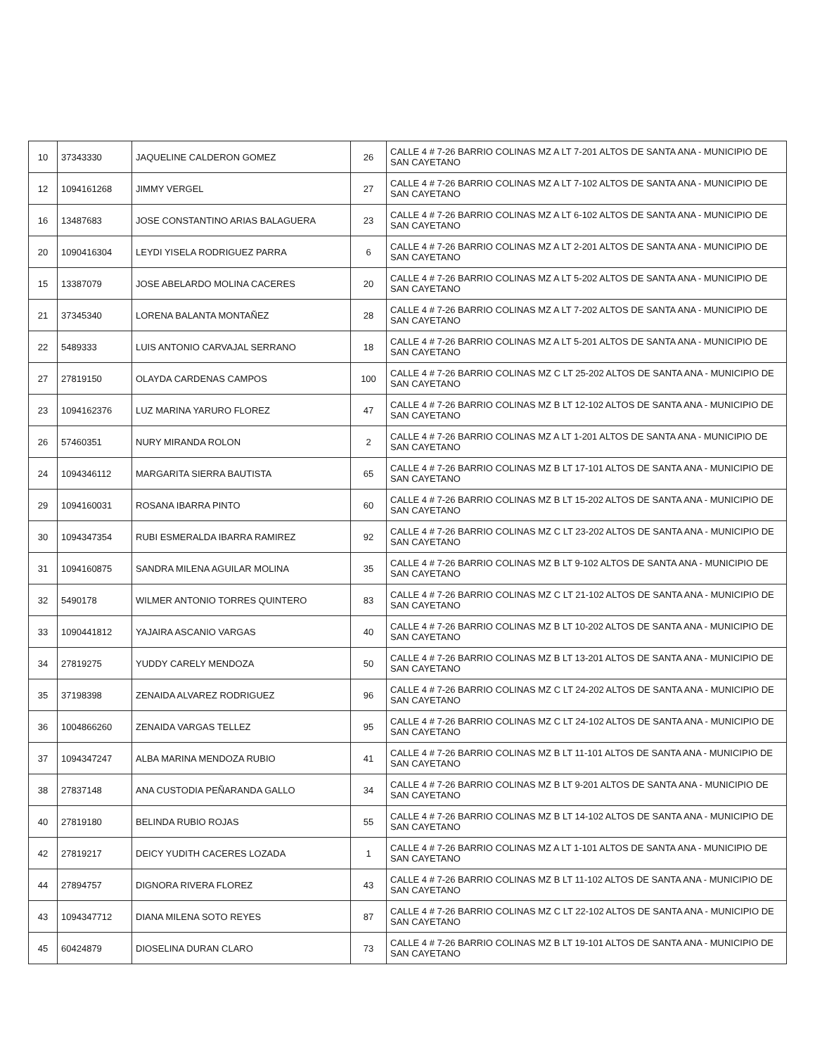| 10 | 37343330 | JAQUELINE CALDERON GOMEZ | 26 | CALLE 4 # 7-26 BARRIO COLINAS MZ A LT 7-201 ALTOS DE SANTA ANA - MUNICIPIO DE SAN CAYETANO |
| 12 | 1094161268 | JIMMY VERGEL | 27 | CALLE 4 # 7-26 BARRIO COLINAS MZ A LT 7-102 ALTOS DE SANTA ANA - MUNICIPIO DE SAN CAYETANO |
| 16 | 13487683 | JOSE CONSTANTINO ARIAS BALAGUERA | 23 | CALLE 4 # 7-26 BARRIO COLINAS MZ A LT 6-102 ALTOS DE SANTA ANA - MUNICIPIO DE SAN CAYETANO |
| 20 | 1090416304 | LEYDI YISELA RODRIGUEZ PARRA | 6 | CALLE 4 # 7-26 BARRIO COLINAS MZ A LT 2-201 ALTOS DE SANTA ANA - MUNICIPIO DE SAN CAYETANO |
| 15 | 13387079 | JOSE ABELARDO MOLINA CACERES | 20 | CALLE 4 # 7-26 BARRIO COLINAS MZ A LT 5-202 ALTOS DE SANTA ANA - MUNICIPIO DE SAN CAYETANO |
| 21 | 37345340 | LORENA BALANTA MONTAÑEZ | 28 | CALLE 4 # 7-26 BARRIO COLINAS MZ A LT 7-202 ALTOS DE SANTA ANA - MUNICIPIO DE SAN CAYETANO |
| 22 | 5489333 | LUIS ANTONIO CARVAJAL SERRANO | 18 | CALLE 4 # 7-26 BARRIO COLINAS MZ A LT 5-201 ALTOS DE SANTA ANA - MUNICIPIO DE SAN CAYETANO |
| 27 | 27819150 | OLAYDA CARDENAS CAMPOS | 100 | CALLE 4 # 7-26 BARRIO COLINAS MZ C LT 25-202 ALTOS DE SANTA ANA - MUNICIPIO DE SAN CAYETANO |
| 23 | 1094162376 | LUZ MARINA YARURO FLOREZ | 47 | CALLE 4 # 7-26 BARRIO COLINAS MZ B LT 12-102 ALTOS DE SANTA ANA - MUNICIPIO DE SAN CAYETANO |
| 26 | 57460351 | NURY MIRANDA ROLON | 2 | CALLE 4 # 7-26 BARRIO COLINAS MZ A LT 1-201 ALTOS DE SANTA ANA - MUNICIPIO DE SAN CAYETANO |
| 24 | 1094346112 | MARGARITA SIERRA BAUTISTA | 65 | CALLE 4 # 7-26 BARRIO COLINAS MZ B LT 17-101 ALTOS DE SANTA ANA - MUNICIPIO DE SAN CAYETANO |
| 29 | 1094160031 | ROSANA IBARRA PINTO | 60 | CALLE 4 # 7-26 BARRIO COLINAS MZ B LT 15-202 ALTOS DE SANTA ANA - MUNICIPIO DE SAN CAYETANO |
| 30 | 1094347354 | RUBI ESMERALDA IBARRA RAMIREZ | 92 | CALLE 4 # 7-26 BARRIO COLINAS MZ C LT 23-202 ALTOS DE SANTA ANA - MUNICIPIO DE SAN CAYETANO |
| 31 | 1094160875 | SANDRA MILENA AGUILAR MOLINA | 35 | CALLE 4 # 7-26 BARRIO COLINAS MZ B LT 9-102 ALTOS DE SANTA ANA - MUNICIPIO DE SAN CAYETANO |
| 32 | 5490178 | WILMER ANTONIO TORRES QUINTERO | 83 | CALLE 4 # 7-26 BARRIO COLINAS MZ C LT 21-102 ALTOS DE SANTA ANA - MUNICIPIO DE SAN CAYETANO |
| 33 | 1090441812 | YAJAIRA ASCANIO VARGAS | 40 | CALLE 4 # 7-26 BARRIO COLINAS MZ B LT 10-202 ALTOS DE SANTA ANA - MUNICIPIO DE SAN CAYETANO |
| 34 | 27819275 | YUDDY CARELY MENDOZA | 50 | CALLE 4 # 7-26 BARRIO COLINAS MZ B LT 13-201 ALTOS DE SANTA ANA - MUNICIPIO DE SAN CAYETANO |
| 35 | 37198398 | ZENAIDA ALVAREZ RODRIGUEZ | 96 | CALLE 4 # 7-26 BARRIO COLINAS MZ C LT 24-202 ALTOS DE SANTA ANA - MUNICIPIO DE SAN CAYETANO |
| 36 | 1004866260 | ZENAIDA VARGAS TELLEZ | 95 | CALLE 4 # 7-26 BARRIO COLINAS MZ C LT 24-102 ALTOS DE SANTA ANA - MUNICIPIO DE SAN CAYETANO |
| 37 | 1094347247 | ALBA MARINA MENDOZA RUBIO | 41 | CALLE 4 # 7-26 BARRIO COLINAS MZ B LT 11-101 ALTOS DE SANTA ANA - MUNICIPIO DE SAN CAYETANO |
| 38 | 27837148 | ANA CUSTODIA PEÑARANDA GALLO | 34 | CALLE 4 # 7-26 BARRIO COLINAS MZ B LT 9-201 ALTOS DE SANTA ANA - MUNICIPIO DE SAN CAYETANO |
| 40 | 27819180 | BELINDA RUBIO ROJAS | 55 | CALLE 4 # 7-26 BARRIO COLINAS MZ B LT 14-102 ALTOS DE SANTA ANA - MUNICIPIO DE SAN CAYETANO |
| 42 | 27819217 | DEICY YUDITH CACERES LOZADA | 1 | CALLE 4 # 7-26 BARRIO COLINAS MZ A LT 1-101 ALTOS DE SANTA ANA - MUNICIPIO DE SAN CAYETANO |
| 44 | 27894757 | DIGNORA RIVERA FLOREZ | 43 | CALLE 4 # 7-26 BARRIO COLINAS MZ B LT 11-102 ALTOS DE SANTA ANA - MUNICIPIO DE SAN CAYETANO |
| 43 | 1094347712 | DIANA MILENA SOTO REYES | 87 | CALLE 4 # 7-26 BARRIO COLINAS MZ C LT 22-102 ALTOS DE SANTA ANA - MUNICIPIO DE SAN CAYETANO |
| 45 | 60424879 | DIOSELINA DURAN CLARO | 73 | CALLE 4 # 7-26 BARRIO COLINAS MZ B LT 19-101 ALTOS DE SANTA ANA - MUNICIPIO DE SAN CAYETANO |